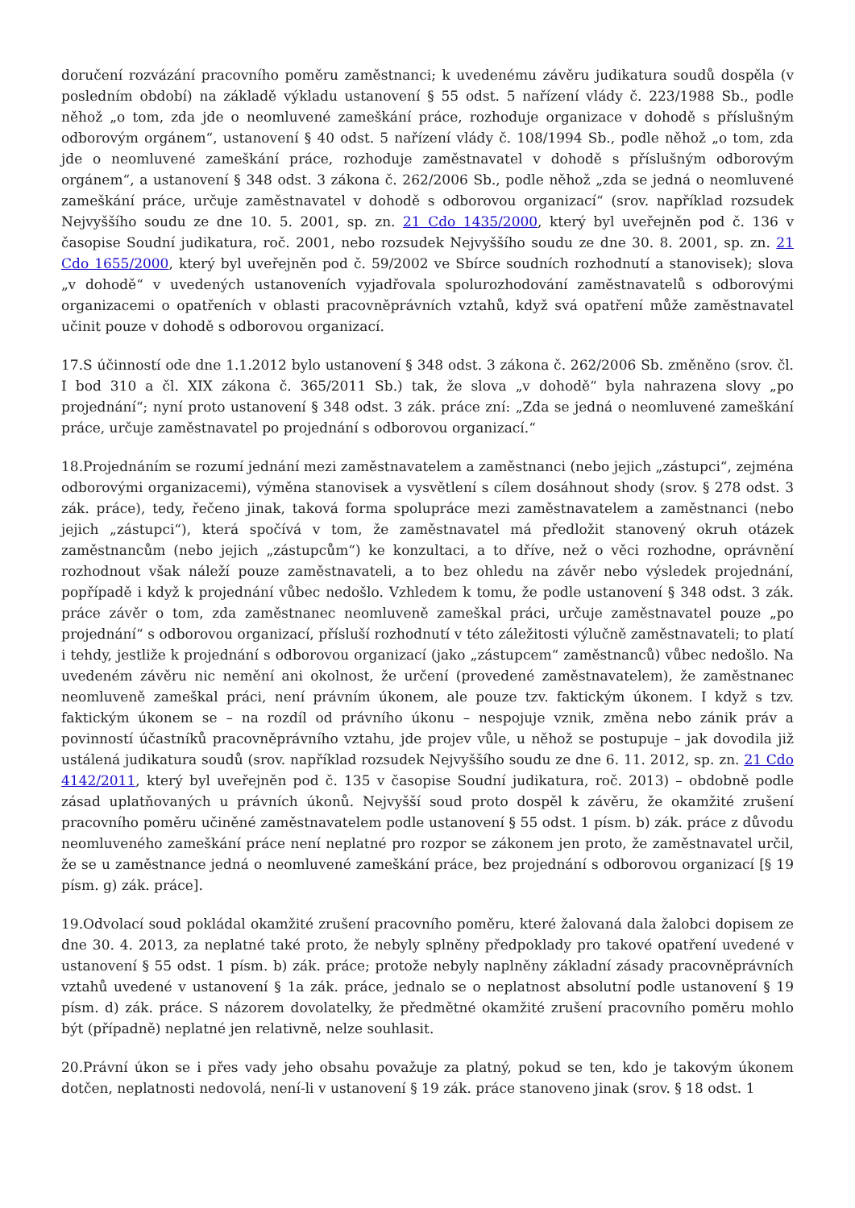doručení rozvázání pracovního poměru zaměstnanci; k uvedenému závěru judikatura soudů dospěla (v posledním období) na základě výkladu ustanovení § 55 odst. 5 nařízení vlády č. 223/1988 Sb., podle něhož „o tom, zda jde o neomluvené zameškání práce, rozhoduje organizace v dohodě s příslušným odborovým orgánem“, ustanovení § 40 odst. 5 nařízení vlády č. 108/1994 Sb., podle něhož „o tom, zda jde o neomluvené zameškání práce, rozhoduje zaměstnavatel v dohodě s příslušným odborovým orgánem“, a ustanovení § 348 odst. 3 zákona č. 262/2006 Sb., podle něhož „zda se jedná o neomluvené zameškání práce, určuje zaměstnavatel v dohodě s odborovou organizací“ (srov. například rozsudek Nejvyššího soudu ze dne 10. 5. 2001, sp. zn. 21 Cdo 1435/2000, který byl uveřejněn pod č. 136 v časopise Soudní judikatura, roč. 2001, nebo rozsudek Nejvyššího soudu ze dne 30. 8. 2001, sp. zn. 21 Cdo 1655/2000, který byl uveřejněn pod č. 59/2002 ve Sbírce soudních rozhodnutí a stanovisek); slova „v dohodě“ v uvedených ustanoveních vyjadřovala spolurozhodování zaměstnavatelů s odborovými organizacemi o opatřeních v oblasti pracovněprávních vztahů, když svá opatření může zaměstnavatel učinit pouze v dohodě s odborovou organizací.
17.S účinností ode dne 1.1.2012 bylo ustanovení § 348 odst. 3 zákona č. 262/2006 Sb. změněno (srov. čl. I bod 310 a čl. XIX zákona č. 365/2011 Sb.) tak, že slova „v dohodě“ byla nahrazena slovy „po projednání“; nyní proto ustanovení § 348 odst. 3 zák. práce zní: „Zda se jedná o neomluvené zameškání práce, určuje zaměstnavatel po projednání s odborovou organizací.“
18.Projednáním se rozumí jednání mezi zaměstnavatelem a zaměstnanci (nebo jejich „zástupci“, zejména odborovými organizacemi), výměna stanovisek a vysvětlení s cílem dosáhnout shody (srov. § 278 odst. 3 zák. práce), tedy, řečeno jinak, taková forma spolupráce mezi zaměstnavatelem a zaměstnanci (nebo jejich „zástupci“), která spočívá v tom, že zaměstnavatel má předložit stanovený okruh otázek zaměstnancům (nebo jejich „zástupcům“) ke konzultaci, a to dříve, než o věci rozhodne, oprávnění rozhodnout však náleží pouze zaměstnavateli, a to bez ohledu na závěr nebo výsledek projednání, popřípadě i když k projednání vůbec nedošlo. Vzhledem k tomu, že podle ustanovení § 348 odst. 3 zák. práce závěr o tom, zda zaměstnanec neomluveně zameškal práci, určuje zaměstnavatel pouze „po projednání“ s odborovou organizací, přísluší rozhodnutí v této záležitosti výlučně zaměstnavateli; to platí i tehdy, jestliže k projednání s odborovou organizací (jako „zástupcem“ zaměstnanců) vůbec nedošlo. Na uvedeném závěru nic nemění ani okolnost, že určení (provedené zaměstnavatelem), že zaměstnanec neomluveně zameškal práci, není právním úkonem, ale pouze tzv. faktickým úkonem. I když s tzv. faktickým úkonem se – na rozdíl od právního úkonu – nespojuje vznik, změna nebo zánik práv a povinností účastníků pracovněprávního vztahu, jde projev vůle, u něhož se postupuje – jak dovodila již ustálená judikatura soudů (srov. například rozsudek Nejvyššího soudu ze dne 6. 11. 2012, sp. zn. 21 Cdo 4142/2011, který byl uveřejněn pod č. 135 v časopise Soudní judikatura, roč. 2013) – obdobně podle zásad uplatňovaných u právních úkonů. Nejvyšší soud proto dospěl k závěru, že okamžité zrušení pracovního poměru učiněné zaměstnavatelem podle ustanovení § 55 odst. 1 písm. b) zák. práce z důvodu neomluveného zameškání práce není neplatné pro rozpor se zákonem jen proto, že zaměstnavatel určil, že se u zaměstnance jedná o neomluvené zameškání práce, bez projednání s odborovou organizací [§ 19 písm. g) zák. práce].
19.Odvolací soud pokládal okamžité zrušení pracovního poměru, které žalovaná dala žalobci dopisem ze dne 30. 4. 2013, za neplatné také proto, že nebyly splněny předpoklady pro takové opatření uvedené v ustanovení § 55 odst. 1 písm. b) zák. práce; protože nebyly naplněny základní zásady pracovněprávních vztahů uvedené v ustanovení § 1a zák. práce, jednalo se o neplatnost absolutní podle ustanovení § 19 písm. d) zák. práce. S názorem dovolatelky, že předmětné okamžité zrušení pracovního poměru mohlo být (případně) neplatné jen relativně, nelze souhlasit.
20.Právní úkon se i přes vady jeho obsahu považuje za platný, pokud se ten, kdo je takovým úkonem dotčen, neplatnosti nedovolá, není-li v ustanovení § 19 zák. práce stanoveno jinak (srov. § 18 odst. 1